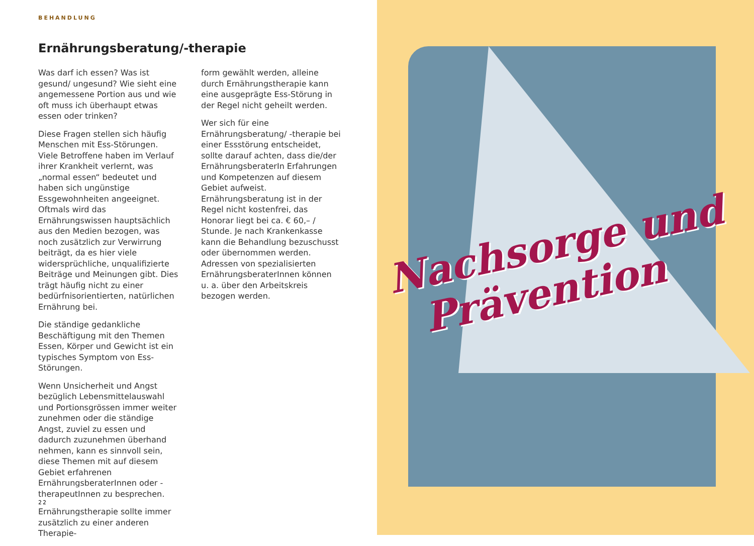BEHANDLUNG
Ernährungsberatung/-therapie
Was darf ich essen? Was ist gesund/ ungesund? Wie sieht eine angemessene Portion aus und wie oft muss ich überhaupt etwas essen oder trinken?
Diese Fragen stellen sich häufig Menschen mit Ess-Störungen. Viele Betroffene haben im Verlauf ihrer Krankheit verlernt, was „normal essen“ bedeutet und haben sich ungünstige Essgewohnheiten angeeignet. Oftmals wird das Ernährungswissen hauptsächlich aus den Medien bezogen, was noch zusätzlich zur Verwirrung beiträgt, da es hier viele widersprüchliche, unqualifizierte Beiträge und Meinungen gibt. Dies trägt häufig nicht zu einer bedürfnisorientierten, natürlichen Ernährung bei.
Die ständige gedankliche Beschäftigung mit den Themen Essen, Körper und Gewicht ist ein typisches Symptom von Ess-Störungen.
Wenn Unsicherheit und Angst bezüglich Lebensmittelauswahl und Portionsgrössen immer weiter zunehmen oder die ständige Angst, zuviel zu essen und dadurch zuzunehmen überhand nehmen, kann es sinnvoll sein, diese Themen mit auf diesem Gebiet erfahrenen ErnährungsberaterInnen oder -therapeutInnen zu besprechen.
Ernährungstherapie sollte immer zusätzlich zu einer anderen Therapie-
form gewählt werden, alleine durch Ernährungstherapie kann eine ausgeprägte Ess-Störung in der Regel nicht geheilt werden.
Wer sich für eine Ernährungsberatung/ -therapie bei einer Essstörung entscheidet, sollte darauf achten, dass die/der ErnährungsberaterIn Erfahrungen und Kompetenzen auf diesem Gebiet aufweist. Ernährungsberatung ist in der Regel nicht kostenfrei, das Honorar liegt bei ca. € 60,– / Stunde. Je nach Krankenkasse kann die Behandlung bezuschusst oder übernommen werden. Adressen von spezialisierten ErnährungsberaterInnen können u. a. über den Arbeitskreis bezogen werden.
22
Nachsorge und
Prävention